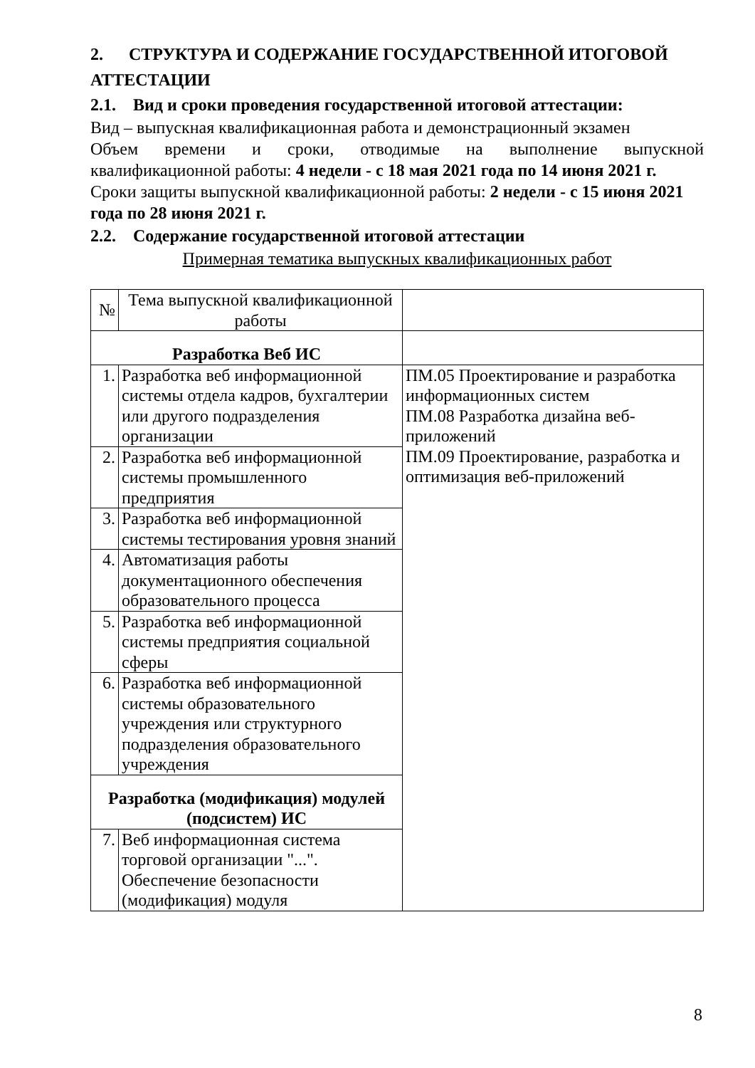2. СТРУКТУРА И СОДЕРЖАНИЕ ГОСУДАРСТВЕННОЙ ИТОГОВОЙ АТТЕСТАЦИИ
2.1. Вид и сроки проведения государственной итоговой аттестации:
Вид – выпускная квалификационная работа и демонстрационный экзамен
Объем времени и сроки, отводимые на выполнение выпускной
квалификационной работы: 4 недели - с 18 мая 2021 года по 14 июня 2021 г.
Сроки защиты выпускной квалификационной работы: 2 недели - с 15 июня 2021 года по 28 июня 2021 г.
2.2. Содержание государственной итоговой аттестации
Примерная тематика выпускных квалификационных работ
| № | Тема выпускной квалификационной работы | |
| Разработка Веб ИС | | |
| 1. | Разработка веб информационной системы отдела кадров, бухгалтерии или другого подразделения организации | ПМ.05 Проектирование и разработка информационных систем ПМ.08 Разработка дизайна веб-приложений ПМ.09 Проектирование, разработка и оптимизация веб-приложений |
| 2. | Разработка веб информационной системы промышленного предприятия | |
| 3. | Разработка веб информационной системы тестирования уровня знаний | |
| 4. | Автоматизация работы документационного обеспечения образовательного процесса | |
| 5. | Разработка веб информационной системы предприятия социальной сферы | |
| 6. | Разработка веб информационной системы образовательного учреждения или структурного подразделения образовательного учреждения | |
| Разработка (модификация) модулей (подсистем) ИС | | |
| 7. | Веб информационная система торговой организации "...". Обеспечение безопасности (модификация) модуля | |
8